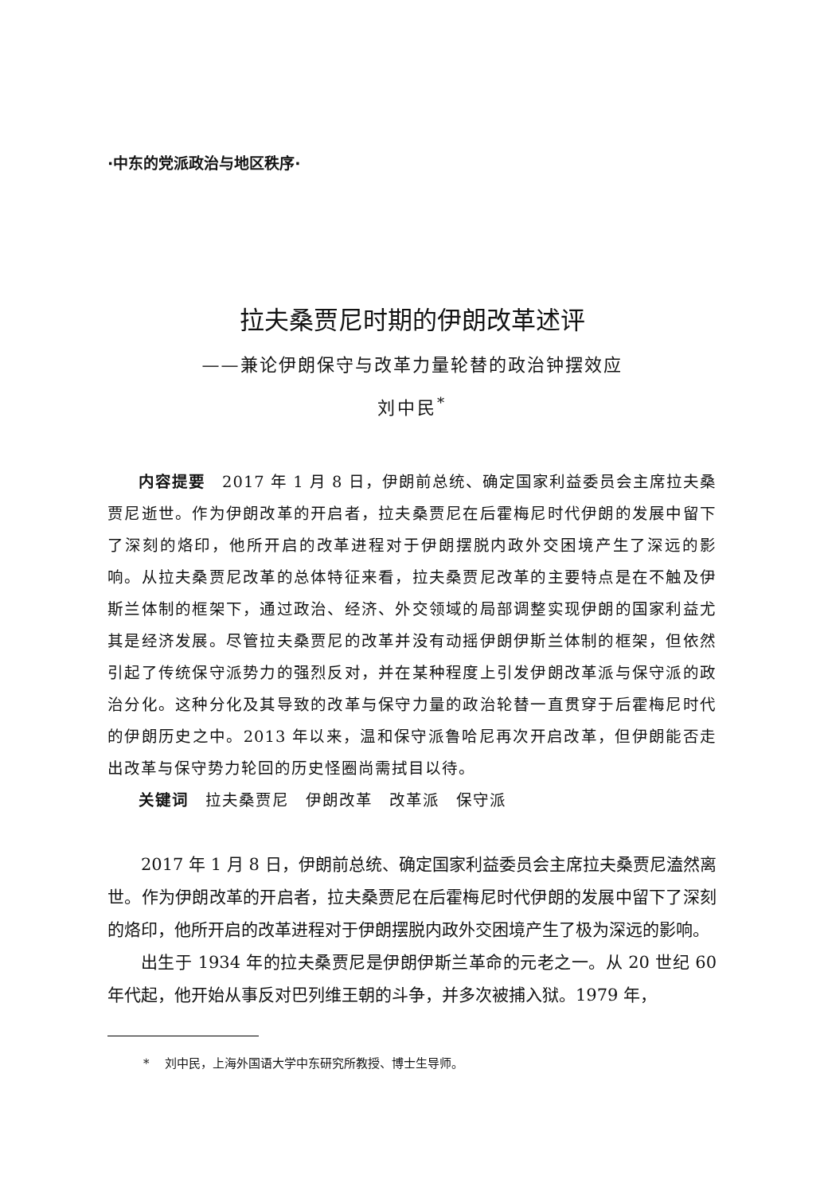·中东的党派政治与地区秩序·
拉夫桑贾尼时期的伊朗改革述评
——兼论伊朗保守与改革力量轮替的政治钟摆效应
刘中民<sup>*</sup>
内容提要　2017 年 1 月 8 日，伊朗前总统、确定国家利益委员会主席拉夫桑贾尼逝世。作为伊朗改革的开启者，拉夫桑贾尼在后霍梅尼时代伊朗的发展中留下了深刻的烙印，他所开启的改革进程对于伊朗摆脱内政外交困境产生了深远的影响。从拉夫桑贾尼改革的总体特征来看，拉夫桑贾尼改革的主要特点是在不触及伊斯兰体制的框架下，通过政治、经济、外交领域的局部调整实现伊朗的国家利益尤其是经济发展。尽管拉夫桑贾尼的改革并没有动摇伊朗伊斯兰体制的框架，但依然引起了传统保守派势力的强烈反对，并在某种程度上引发伊朗改革派与保守派的政治分化。这种分化及其导致的改革与保守力量的政治轮替一直贯穿于后霍梅尼时代的伊朗历史之中。2013 年以来，温和保守派鲁哈尼再次开启改革，但伊朗能否走出改革与保守势力轮回的历史怪圈尚需拭目以待。
关键词　拉夫桑贾尼　伊朗改革　改革派　保守派
2017 年 1 月 8 日，伊朗前总统、确定国家利益委员会主席拉夫桑贾尼溘然离世。作为伊朗改革的开启者，拉夫桑贾尼在后霍梅尼时代伊朗的发展中留下了深刻的烙印，他所开启的改革进程对于伊朗摆脱内政外交困境产生了极为深远的影响。
出生于 1934 年的拉夫桑贾尼是伊朗伊斯兰革命的元老之一。从 20 世纪 60 年代起，他开始从事反对巴列维王朝的斗争，并多次被捕入狱。1979 年，
* 　刘中民，上海外国语大学中东研究所教授、博士生导师。